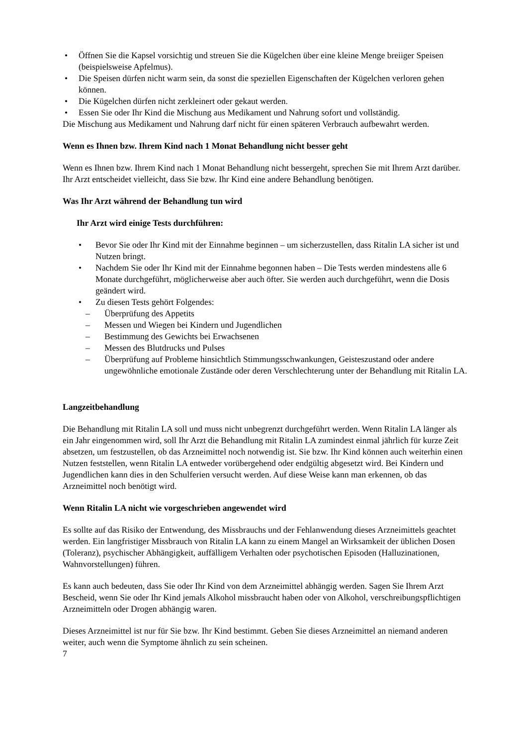• Öffnen Sie die Kapsel vorsichtig und streuen Sie die Kügelchen über eine kleine Menge breiiger Speisen (beispielsweise Apfelmus).
• Die Speisen dürfen nicht warm sein, da sonst die speziellen Eigenschaften der Kügelchen verloren gehen können.
• Die Kügelchen dürfen nicht zerkleinert oder gekaut werden.
• Essen Sie oder Ihr Kind die Mischung aus Medikament und Nahrung sofort und vollständig.
Die Mischung aus Medikament und Nahrung darf nicht für einen späteren Verbrauch aufbewahrt werden.
Wenn es Ihnen bzw. Ihrem Kind nach 1 Monat Behandlung nicht besser geht
Wenn es Ihnen bzw. Ihrem Kind nach 1 Monat Behandlung nicht bessergeht, sprechen Sie mit Ihrem Arzt darüber. Ihr Arzt entscheidet vielleicht, dass Sie bzw. Ihr Kind eine andere Behandlung benötigen.
Was Ihr Arzt während der Behandlung tun wird
Ihr Arzt wird einige Tests durchführen:
• Bevor Sie oder Ihr Kind mit der Einnahme beginnen – um sicherzustellen, dass Ritalin LA sicher ist und Nutzen bringt.
• Nachdem Sie oder Ihr Kind mit der Einnahme begonnen haben – Die Tests werden mindestens alle 6 Monate durchgeführt, möglicherweise aber auch öfter. Sie werden auch durchgeführt, wenn die Dosis geändert wird.
• Zu diesen Tests gehört Folgendes:
– Überprüfung des Appetits
– Messen und Wiegen bei Kindern und Jugendlichen
– Bestimmung des Gewichts bei Erwachsenen
– Messen des Blutdrucks und Pulses
– Überprüfung auf Probleme hinsichtlich Stimmungsschwankungen, Geisteszustand oder andere ungewöhnliche emotionale Zustände oder deren Verschlechterung unter der Behandlung mit Ritalin LA.
Langzeitbehandlung
Die Behandlung mit Ritalin LA soll und muss nicht unbegrenzt durchgeführt werden. Wenn Ritalin LA länger als ein Jahr eingenommen wird, soll Ihr Arzt die Behandlung mit Ritalin LA zumindest einmal jährlich für kurze Zeit absetzen, um festzustellen, ob das Arzneimittel noch notwendig ist. Sie bzw. Ihr Kind können auch weiterhin einen Nutzen feststellen, wenn Ritalin LA entweder vorübergehend oder endgültig abgesetzt wird. Bei Kindern und Jugendlichen kann dies in den Schulferien versucht werden. Auf diese Weise kann man erkennen, ob das Arzneimittel noch benötigt wird.
Wenn Ritalin LA nicht wie vorgeschrieben angewendet wird
Es sollte auf das Risiko der Entwendung, des Missbrauchs und der Fehlanwendung dieses Arzneimittels geachtet werden. Ein langfristiger Missbrauch von Ritalin LA kann zu einem Mangel an Wirksamkeit der üblichen Dosen (Toleranz), psychischer Abhängigkeit, auffälligem Verhalten oder psychotischen Episoden (Halluzinationen, Wahnvorstellungen) führen.
Es kann auch bedeuten, dass Sie oder Ihr Kind von dem Arzneimittel abhängig werden. Sagen Sie Ihrem Arzt Bescheid, wenn Sie oder Ihr Kind jemals Alkohol missbraucht haben oder von Alkohol, verschreibungspflichtigen Arzneimitteln oder Drogen abhängig waren.
Dieses Arzneimittel ist nur für Sie bzw. Ihr Kind bestimmt. Geben Sie dieses Arzneimittel an niemand anderen weiter, auch wenn die Symptome ähnlich zu sein scheinen.
7